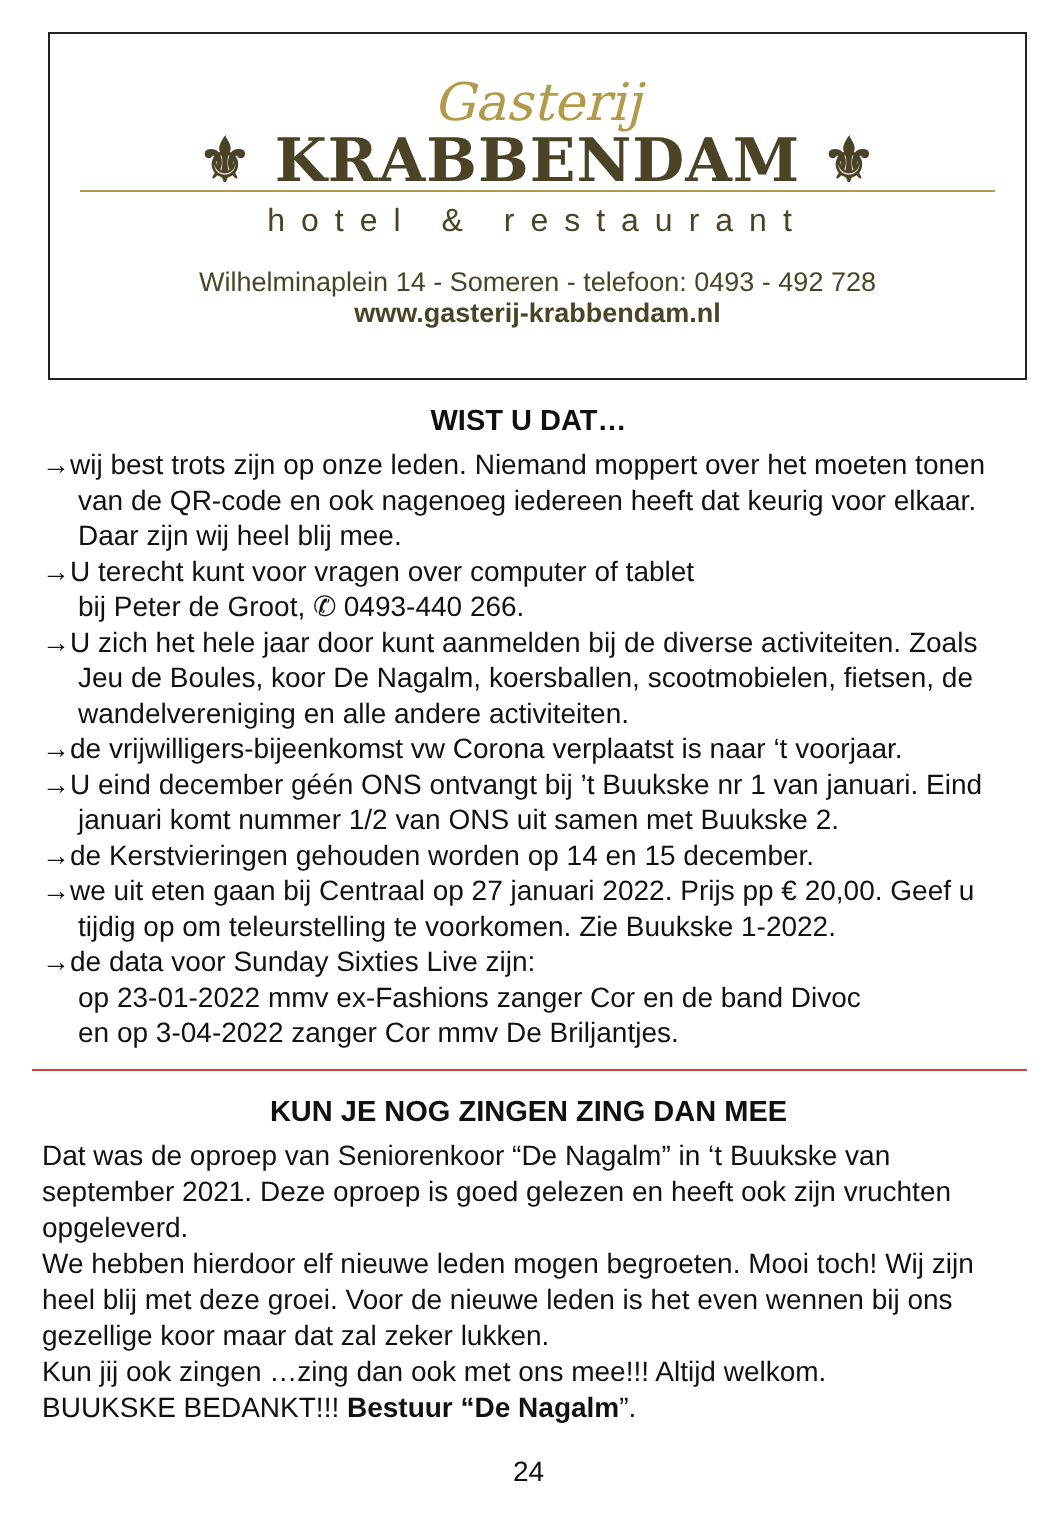Gasterij
⚜ KRABBENDAM ⚜
hotel & restaurant
Wilhelminaplein 14 - Someren - telefoon: 0493 - 492 728
www.gasterij-krabbendam.nl
WIST U DAT…
→wij best trots zijn op onze leden. Niemand moppert over het moeten tonen van de QR-code en ook nagenoeg iedereen heeft dat keurig voor elkaar. Daar zijn wij heel blij mee.
→U terecht kunt voor vragen over computer of tablet
bij Peter de Groot, ✆ 0493-440 266.
→U zich het hele jaar door kunt aanmelden bij de diverse activiteiten. Zoals Jeu de Boules, koor De Nagalm, koersballen, scootmobielen, fietsen, de wandelvereniging en alle andere activiteiten.
→de vrijwilligers-bijeenkomst vw Corona verplaatst is naar ‘t voorjaar.
→U eind december géén ONS ontvangt bij ’t Buukske nr 1 van januari. Eind januari komt nummer 1/2 van ONS uit samen met Buukske 2.
→de Kerstvieringen gehouden worden op 14 en 15 december.
→we uit eten gaan bij Centraal op 27 januari 2022. Prijs pp € 20,00. Geef u tijdig op om teleurstelling te voorkomen. Zie Buukske 1-2022.
→de data voor Sunday Sixties Live zijn:
op 23-01-2022 mmv ex-Fashions zanger Cor en de band Divoc
en op 3-04-2022 zanger Cor mmv De Briljantjes.
KUN JE NOG ZINGEN ZING DAN MEE
Dat was de oproep van Seniorenkoor “De Nagalm” in ‘t Buukske van september 2021. Deze oproep is goed gelezen en heeft ook zijn vruchten opgeleverd.
We hebben hierdoor elf nieuwe leden mogen begroeten. Mooi toch! Wij zijn heel blij met deze groei. Voor de nieuwe leden is het even wennen bij ons gezellige koor maar dat zal zeker lukken.
Kun jij ook zingen …zing dan ook met ons mee!!! Altijd welkom.
BUUKSKE BEDANKT!!! Bestuur “De Nagalm”.
24